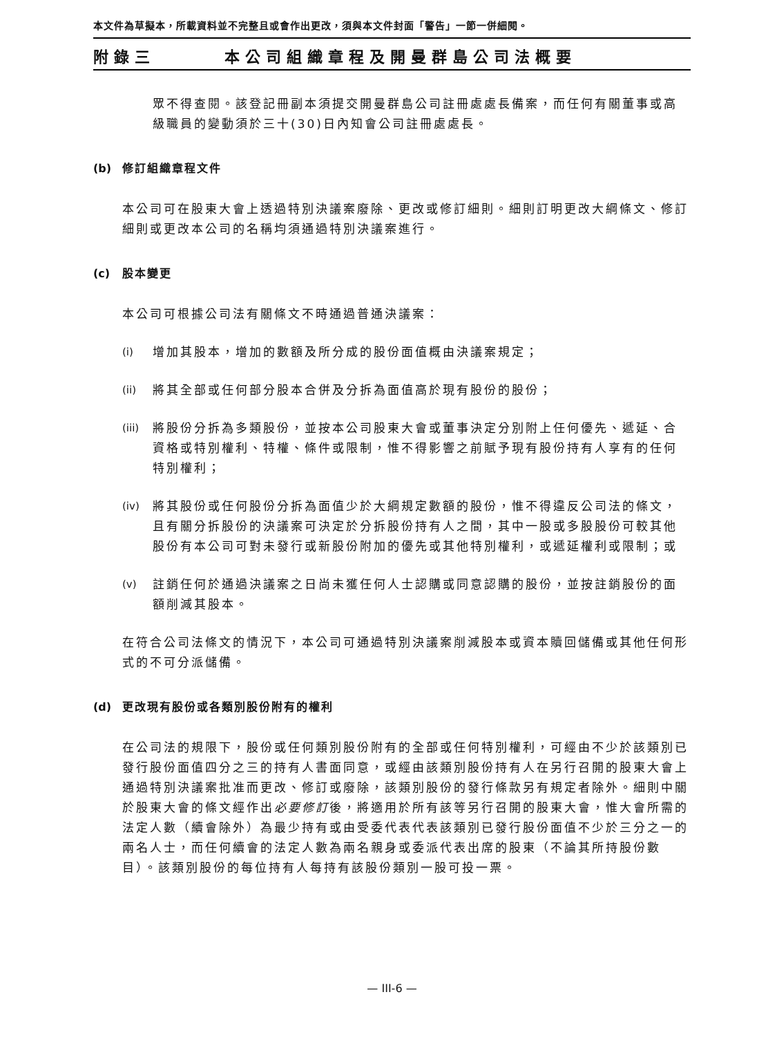本文件為草擬本，所載資料並不完整且或會作出更改，須與本文件封面「警告」一節一併細閱。
附錄三 本公司組織章程及開曼群島公司法概要
眾不得查閱。該登記冊副本須提交開曼群島公司註冊處處長備案，而任何有關董事或高級職員的變動須於三十(30)日內知會公司註冊處處長。
(b) 修訂組織章程文件
本公司可在股東大會上透過特別決議案廢除、更改或修訂細則。細則訂明更改大綱條文、修訂細則或更改本公司的名稱均須通過特別決議案進行。
(c) 股本變更
本公司可根據公司法有關條文不時通過普通決議案：
(i) 增加其股本，增加的數額及所分成的股份面值概由決議案規定；
(ii) 將其全部或任何部分股本合併及分拆為面值高於現有股份的股份；
(iii)
將股份分拆為多類股份，並按本公司股東大會或董事決定分別附上任何優先、遞延、合資格或特別權利、特權、條件或限制，惟不得影響之前賦予現有股份持有人享有的任何特別權利；
(iv) 將其股份或任何股份分拆為面值少於大綱規定數額的股份，惟不得違反公司法的條文，且有關分拆股份的決議案可決定於分拆股份持有人之間，其中一股或多股股份可較其他股份有本公司可對未發行或新股份附加的優先或其他特別權利，或遞延權利或限制；或
(v) 註銷任何於通過決議案之日尚未獲任何人士認購或同意認購的股份，並按註銷股份的面額削減其股本。
在符合公司法條文的情況下，本公司可通過特別決議案削減股本或資本贖回儲備或其他任何形式的不可分派儲備。
(d) 更改現有股份或各類別股份附有的權利
在公司法的規限下，股份或任何類別股份附有的全部或任何特別權利，可經由不少於該類別已發行股份面值四分之三的持有人書面同意，或經由該類別股份持有人在另行召開的股東大會上通過特別決議案批准而更改、修訂或廢除，該類別股份的發行條款另有規定者除外。細則中關於股東大會的條文經作出必要修訂後，將適用於所有該等另行召開的股東大會，惟大會所需的法定人數（續會除外）為最少持有或由受委代表代表該類別已發行股份面值不少於三分之一的兩名人士，而任何續會的法定人數為兩名親身或委派代表出席的股東（不論其所持股份數目）。該類別股份的每位持有人每持有該股份類別一股可投一票。
— III-6 —